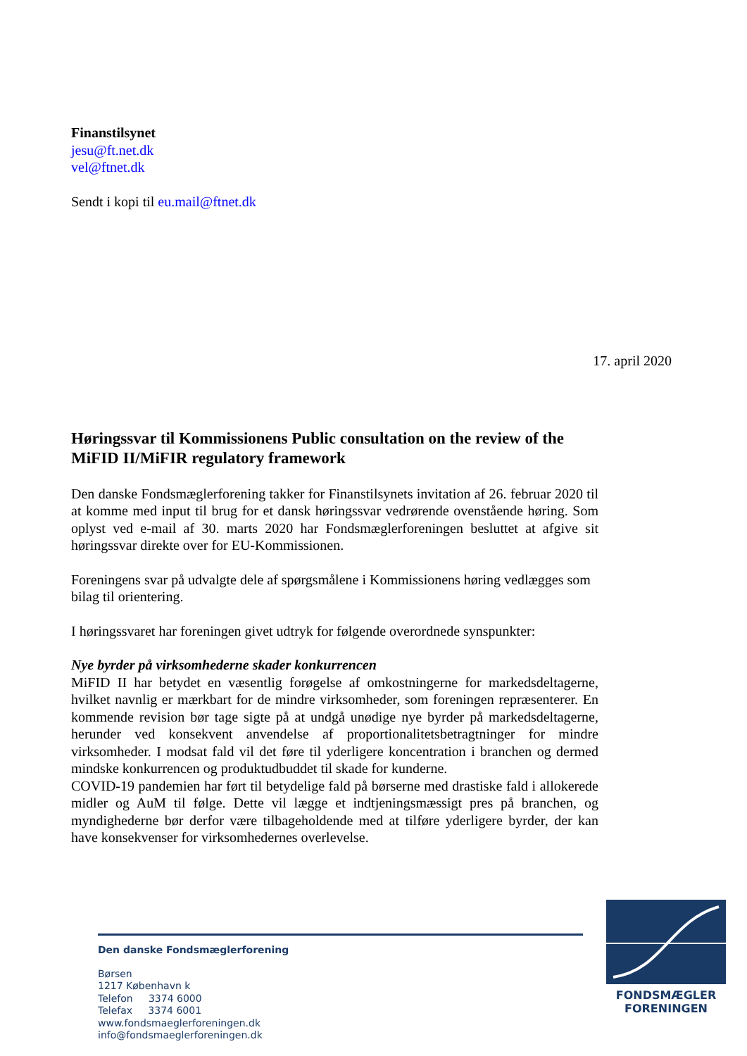Finanstilsynet
jesu@ft.net.dk
vel@ftnet.dk
Sendt i kopi til eu.mail@ftnet.dk
17. april 2020
Høringssvar til Kommissionens Public consultation on the review of the MiFID II/MiFIR regulatory framework
Den danske Fondsmæglerforening takker for Finanstilsynets invitation af 26. februar 2020 til at komme med input til brug for et dansk høringssvar vedrørende ovenstående høring. Som oplyst ved e-mail af 30. marts 2020 har Fondsmæglerforeningen besluttet at afgive sit høringssvar direkte over for EU-Kommissionen.
Foreningens svar på udvalgte dele af spørgsmålene i Kommissionens høring vedlægges som bilag til orientering.
I høringssvaret har foreningen givet udtryk for følgende overordnede synspunkter:
Nye byrder på virksomhederne skader konkurrencen
MiFID II har betydet en væsentlig forøgelse af omkostningerne for markedsdeltagerne, hvilket navnlig er mærkbart for de mindre virksomheder, som foreningen repræsenterer. En kommende revision bør tage sigte på at undgå unødige nye byrder på markedsdeltagerne, herunder ved konsekvent anvendelse af proportionalitetsbetragtninger for mindre virksomheder. I modsat fald vil det føre til yderligere koncentration i branchen og dermed mindske konkurrencen og produktudbuddet til skade for kunderne.
COVID-19 pandemien har ført til betydelige fald på børserne med drastiske fald i allokerede midler og AuM til følge. Dette vil lægge et indtjeningsmæssigt pres på branchen, og myndighederne bør derfor være tilbageholdende med at tilføre yderligere byrder, der kan have konsekvenser for virksomhedernes overlevelse.
Den danske Fondsmæglerforening
Børsen
1217 København k
Telefon 3374 6000
Telefax 3374 6001
www.fondsmaeglerforeningen.dk
info@fondsmaeglerforeningen.dk
FONDSMÆGLER
FORENINGEN